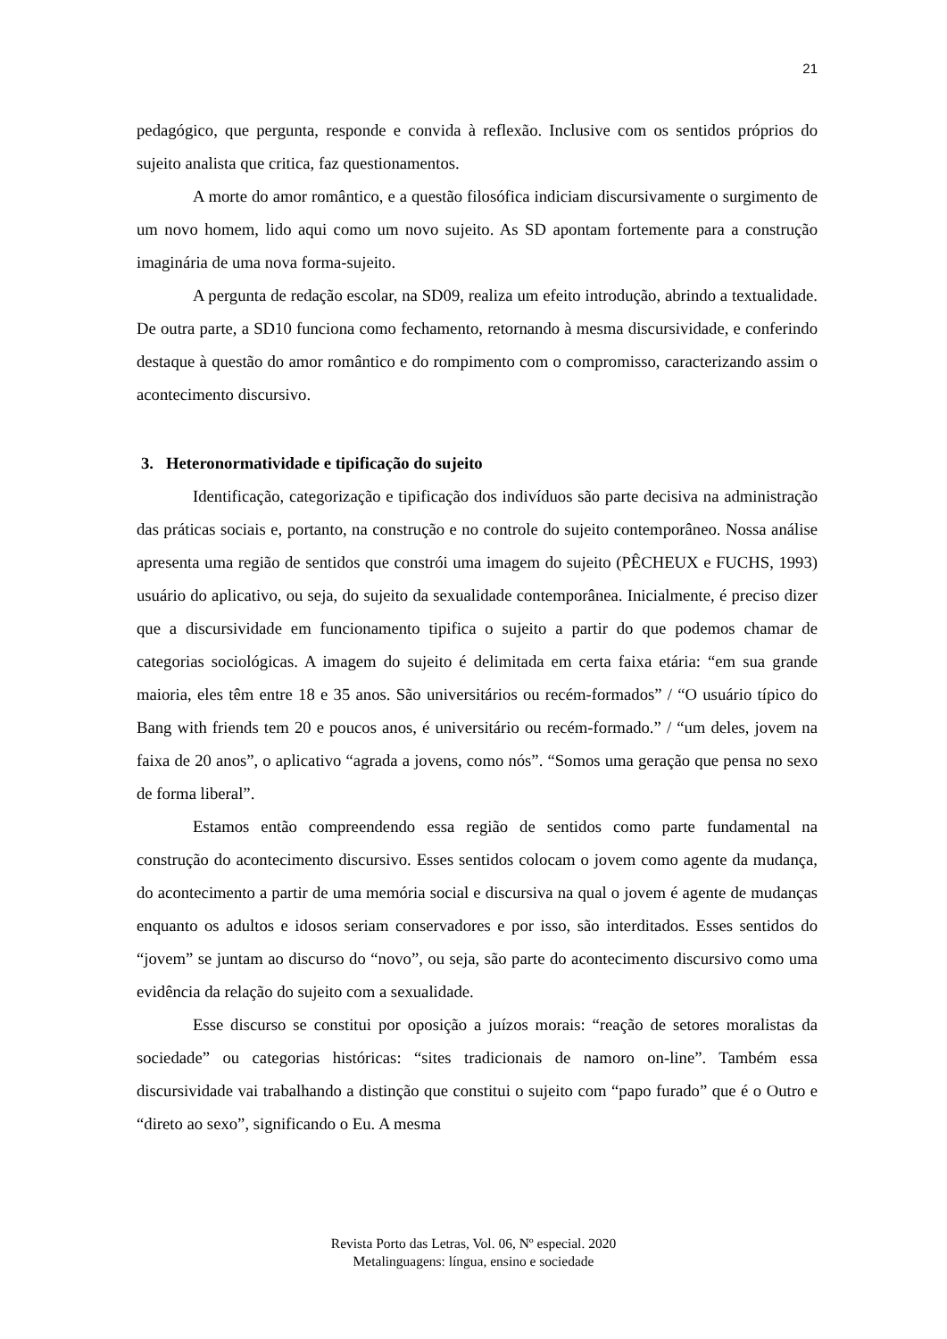21
pedagógico, que pergunta, responde e convida à reflexão. Inclusive com os sentidos próprios do sujeito analista que critica, faz questionamentos.
A morte do amor romântico, e a questão filosófica indiciam discursivamente o surgimento de um novo homem, lido aqui como um novo sujeito. As SD apontam fortemente para a construção imaginária de uma nova forma-sujeito.
A pergunta de redação escolar, na SD09, realiza um efeito introdução, abrindo a textualidade. De outra parte, a SD10 funciona como fechamento, retornando à mesma discursividade, e conferindo destaque à questão do amor romântico e do rompimento com o compromisso, caracterizando assim o acontecimento discursivo.
3. Heteronormatividade e tipificação do sujeito
Identificação, categorização e tipificação dos indivíduos são parte decisiva na administração das práticas sociais e, portanto, na construção e no controle do sujeito contemporâneo. Nossa análise apresenta uma região de sentidos que constrói uma imagem do sujeito (PÊCHEUX e FUCHS, 1993) usuário do aplicativo, ou seja, do sujeito da sexualidade contemporânea. Inicialmente, é preciso dizer que a discursividade em funcionamento tipifica o sujeito a partir do que podemos chamar de categorias sociológicas. A imagem do sujeito é delimitada em certa faixa etária: “em sua grande maioria, eles têm entre 18 e 35 anos. São universitários ou recém-formados” / “O usuário típico do Bang with friends tem 20 e poucos anos, é universitário ou recém-formado.” / “um deles, jovem na faixa de 20 anos”, o aplicativo “agrada a jovens, como nós”. “Somos uma geração que pensa no sexo de forma liberal”.
Estamos então compreendendo essa região de sentidos como parte fundamental na construção do acontecimento discursivo. Esses sentidos colocam o jovem como agente da mudança, do acontecimento a partir de uma memória social e discursiva na qual o jovem é agente de mudanças enquanto os adultos e idosos seriam conservadores e por isso, são interditados. Esses sentidos do “jovem” se juntam ao discurso do “novo”, ou seja, são parte do acontecimento discursivo como uma evidência da relação do sujeito com a sexualidade.
Esse discurso se constitui por oposição a juízos morais: “reação de setores moralistas da sociedade” ou categorias históricas: “sites tradicionais de namoro on-line”. Também essa discursividade vai trabalhando a distinção que constitui o sujeito com “papo furado” que é o Outro e “direto ao sexo”, significando o Eu. A mesma
Revista Porto das Letras, Vol. 06, Nº especial. 2020
Metalinguagens: língua, ensino e sociedade